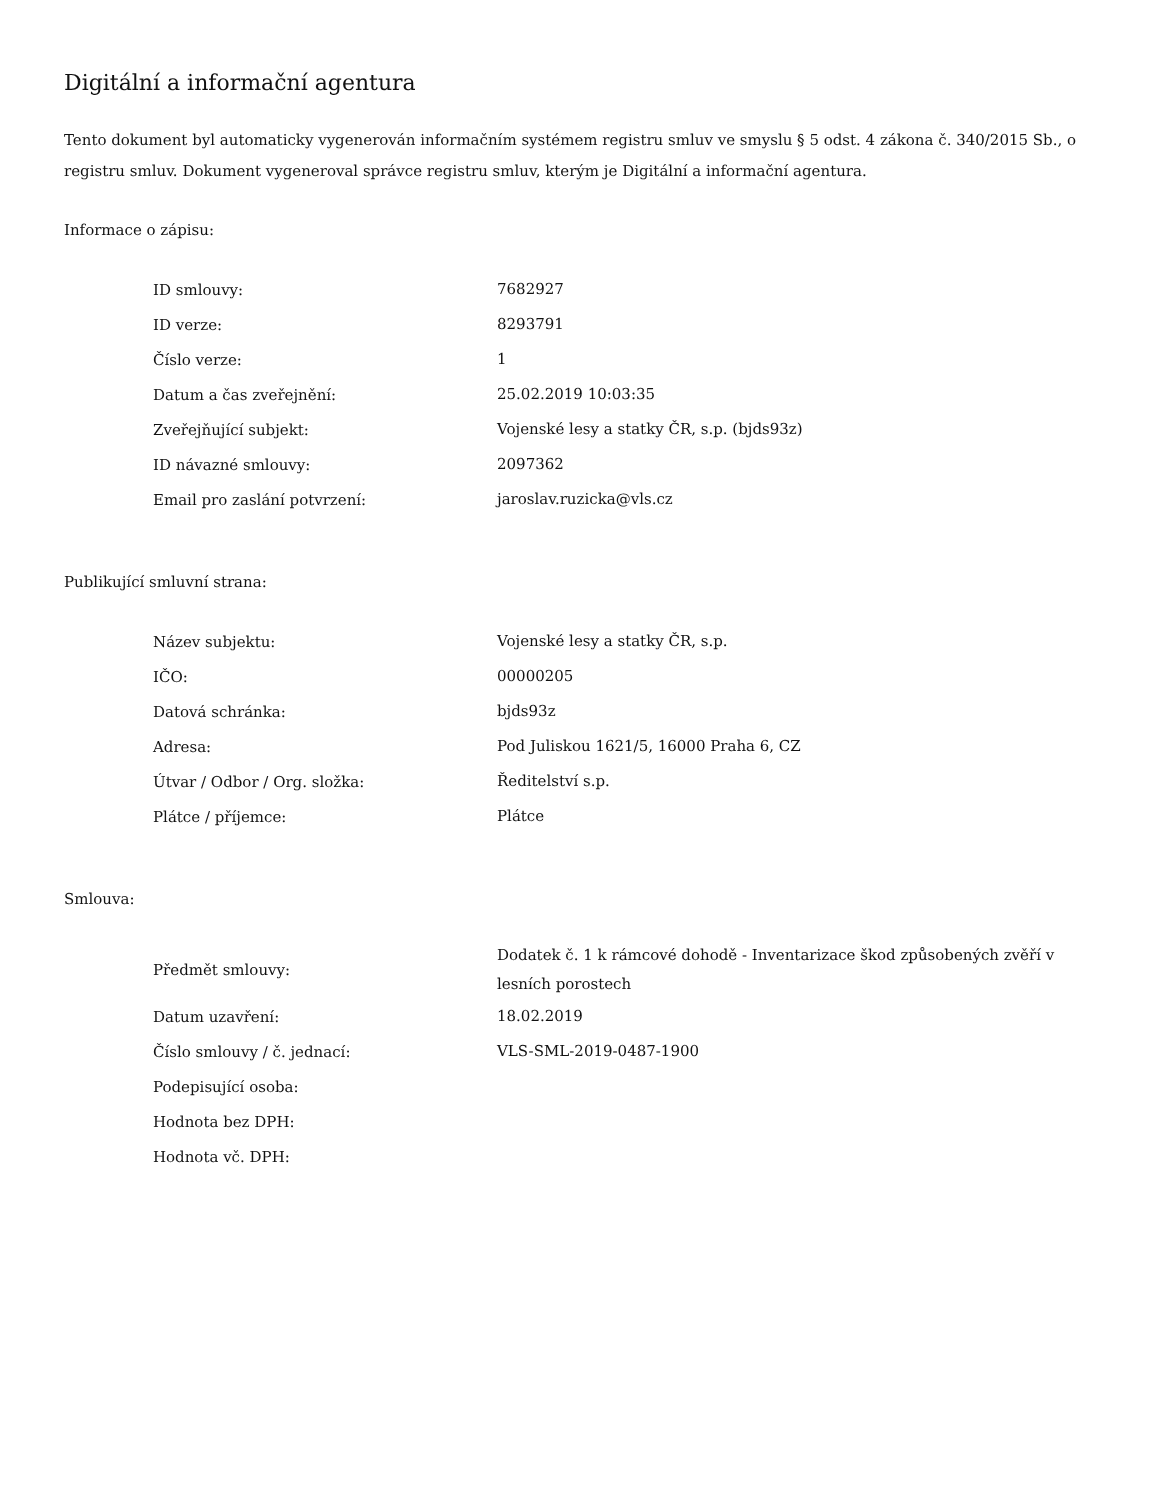Digitální a informační agentura
Tento dokument byl automaticky vygenerován informačním systémem registru smluv ve smyslu § 5 odst. 4 zákona č. 340/2015 Sb., o registru smluv. Dokument vygeneroval správce registru smluv, kterým je Digitální a informační agentura.
Informace o zápisu:
| ID smlouvy: | 7682927 |
| ID verze: | 8293791 |
| Číslo verze: | 1 |
| Datum a čas zveřejnění: | 25.02.2019 10:03:35 |
| Zveřejňující subjekt: | Vojenské lesy a statky ČR, s.p. (bjds93z) |
| ID návazné smlouvy: | 2097362 |
| Email pro zaslání potvrzení: | jaroslav.ruzicka@vls.cz |
Publikující smluvní strana:
| Název subjektu: | Vojenské lesy a statky ČR, s.p. |
| IČO: | 00000205 |
| Datová schránka: | bjds93z |
| Adresa: | Pod Juliskou 1621/5, 16000 Praha 6, CZ |
| Útvar / Odbor / Org. složka: | Ředitelství s.p. |
| Plátce / příjemce: | Plátce |
Smlouva:
| Předmět smlouvy: | Dodatek č. 1 k rámcové dohodě - Inventarizace škod způsobených zvěří v lesních porostech |
| Datum uzavření: | 18.02.2019 |
| Číslo smlouvy / č. jednací: | VLS-SML-2019-0487-1900 |
| Podepisující osoba: | |
| Hodnota bez DPH: | |
| Hodnota vč. DPH: | |